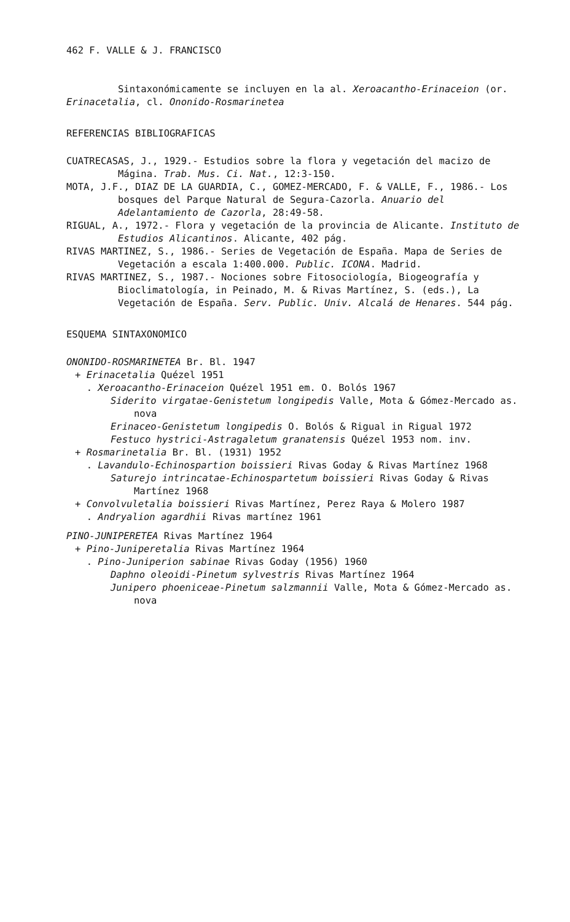462 F. VALLE & J. FRANCISCO
Sintaxonómicamente se incluyen en la al. Xeroacantho-Erinaceion (or. Erinacetalia, cl. Ononido-Rosmarinetea
REFERENCIAS BIBLIOGRAFICAS
CUATRECASAS, J., 1929.- Estudios sobre la flora y vegetación del macizo de Mágina. Trab. Mus. Ci. Nat., 12:3-150.
MOTA, J.F., DIAZ DE LA GUARDIA, C., GOMEZ-MERCADO, F. & VALLE, F., 1986.- Los bosques del Parque Natural de Segura-Cazorla. Anuario del Adelantamiento de Cazorla, 28:49-58.
RIGUAL, A., 1972.- Flora y vegetación de la provincia de Alicante. Instituto de Estudios Alicantinos. Alicante, 402 pág.
RIVAS MARTINEZ, S., 1986.- Series de Vegetación de España. Mapa de Series de Vegetación a escala 1:400.000. Public. ICONA. Madrid.
RIVAS MARTINEZ, S., 1987.- Nociones sobre Fitosociología, Biogeografía y Bioclimatología, in Peinado, M. & Rivas Martínez, S. (eds.), La Vegetación de España. Serv. Public. Univ. Alcalá de Henares. 544 pág.
ESQUEMA SINTAXONOMICO
ONONIDO-ROSMARINETEA Br. Bl. 1947
+ Erinacetalia Quézel 1951
. Xeroacantho-Erinaceion Quézel 1951 em. O. Bolós 1967
Siderito virgatae-Genistetum longipedis Valle, Mota & Gómez-Mercado as. nova
Erinaceo-Genistetum longipedis O. Bolós & Rigual in Rigual 1972
Festuco hystrici-Astragaletum granatensis Quézel 1953 nom. inv.
+ Rosmarinetalia Br. Bl. (1931) 1952
. Lavandulo-Echinospartion boissieri Rivas Goday & Rivas Martínez 1968
Saturejo intrincatae-Echinospartetum boissieri Rivas Goday & Rivas Martínez 1968
+ Convolvuletalia boissieri Rivas Martínez, Perez Raya & Molero 1987
. Andryalion agardhii Rivas martínez 1961
PINO-JUNIPERETEA Rivas Martínez 1964
+ Pino-Juniperetalia Rivas Martínez 1964
. Pino-Juniperion sabinae Rivas Goday (1956) 1960
Daphno oleoidi-Pinetum sylvestris Rivas Martínez 1964
Junipero phoeniceae-Pinetum salzmannii Valle, Mota & Gómez-Mercado as. nova